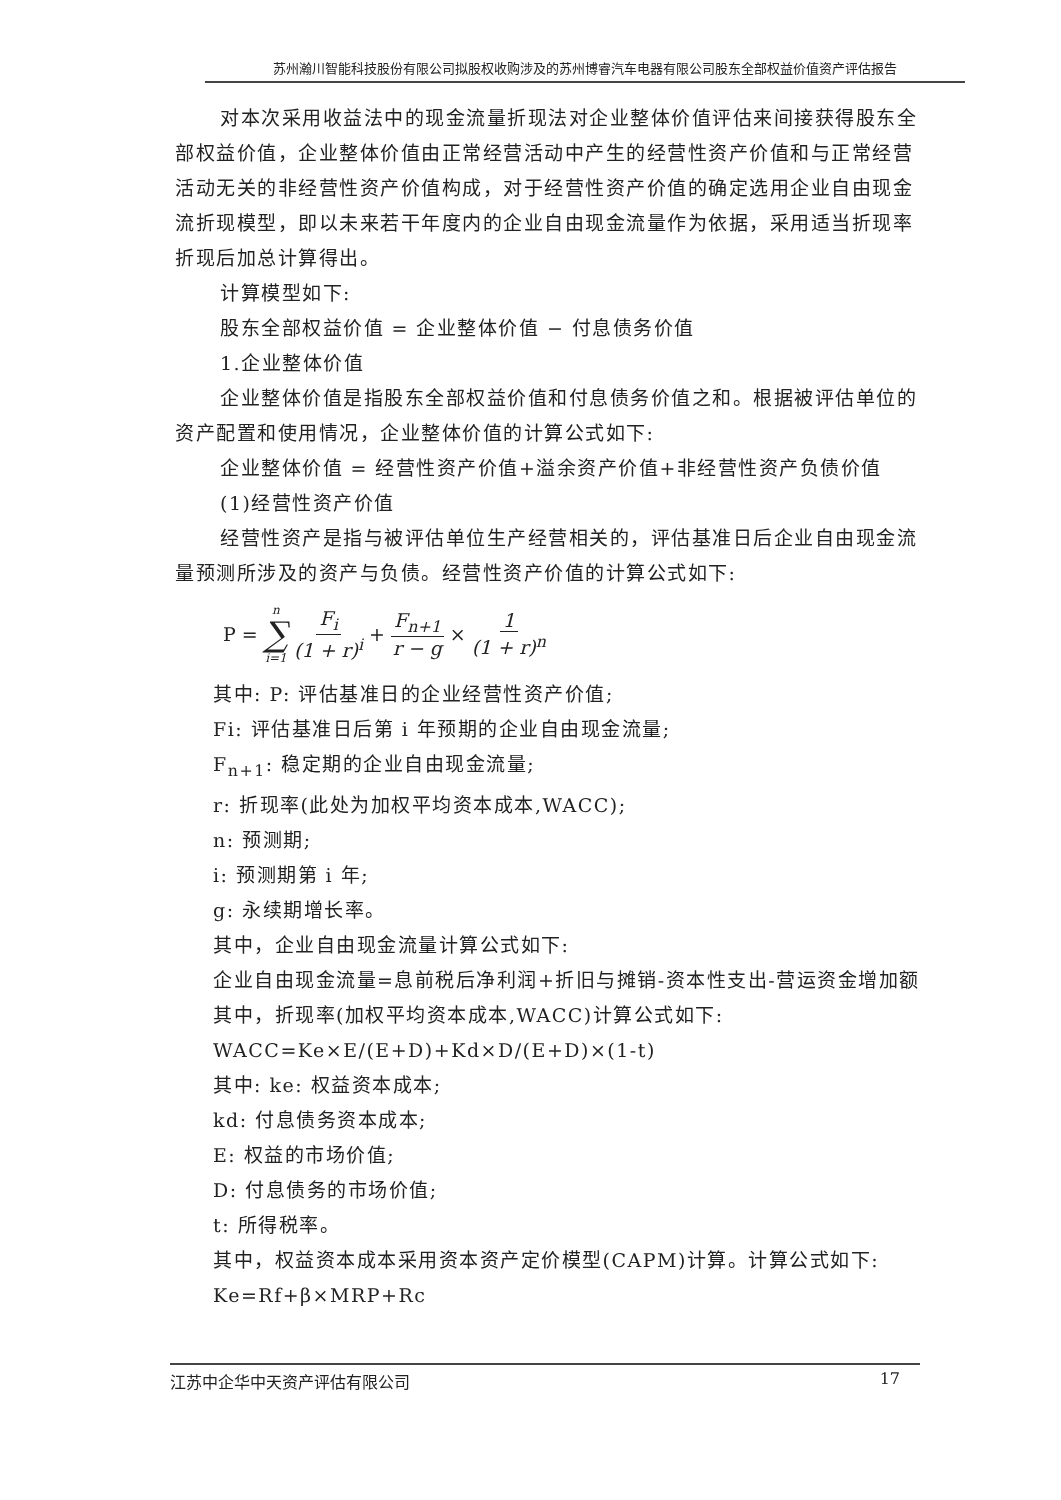苏州瀚川智能科技股份有限公司拟股权收购涉及的苏州博睿汽车电器有限公司股东全部权益价值资产评估报告
对本次采用收益法中的现金流量折现法对企业整体价值评估来间接获得股东全部权益价值，企业整体价值由正常经营活动中产生的经营性资产价值和与正常经营活动无关的非经营性资产价值构成，对于经营性资产价值的确定选用企业自由现金流折现模型，即以未来若干年度内的企业自由现金流量作为依据，采用适当折现率折现后加总计算得出。
计算模型如下:
股东全部权益价值 = 企业整体价值 − 付息债务价值
1.企业整体价值
企业整体价值是指股东全部权益价值和付息债务价值之和。根据被评估单位的资产配置和使用情况，企业整体价值的计算公式如下:
企业整体价值 = 经营性资产价值+溢余资产价值+非经营性资产负债价值
(1)经营性资产价值
经营性资产是指与被评估单位生产经营相关的，评估基准日后企业自由现金流量预测所涉及的资产与负债。经营性资产价值的计算公式如下:
P = n ∑ i=1 F<sub>i</sub> (1 + r)<sup>i</sup> + F<sub>n+1</sub> r − g × 1 (1 + r)<sup>n</sup>
其中: P: 评估基准日的企业经营性资产价值;
Fi: 评估基准日后第 i 年预期的企业自由现金流量;
F<sub>n+1</sub>: 稳定期的企业自由现金流量;
r: 折现率(此处为加权平均资本成本,WACC);
n: 预测期;
i: 预测期第 i 年;
g: 永续期增长率。
其中，企业自由现金流量计算公式如下:
企业自由现金流量=息前税后净利润+折旧与摊销-资本性支出-营运资金增加额
其中，折现率(加权平均资本成本,WACC)计算公式如下:
WACC=Ke×E/(E+D)+Kd×D/(E+D)×(1-t)
其中: ke: 权益资本成本;
kd: 付息债务资本成本;
E: 权益的市场价值;
D: 付息债务的市场价值;
t: 所得税率。
其中，权益资本成本采用资本资产定价模型(CAPM)计算。计算公式如下:
Ke=Rf+β×MRP+Rc
江苏中企华中天资产评估有限公司 17